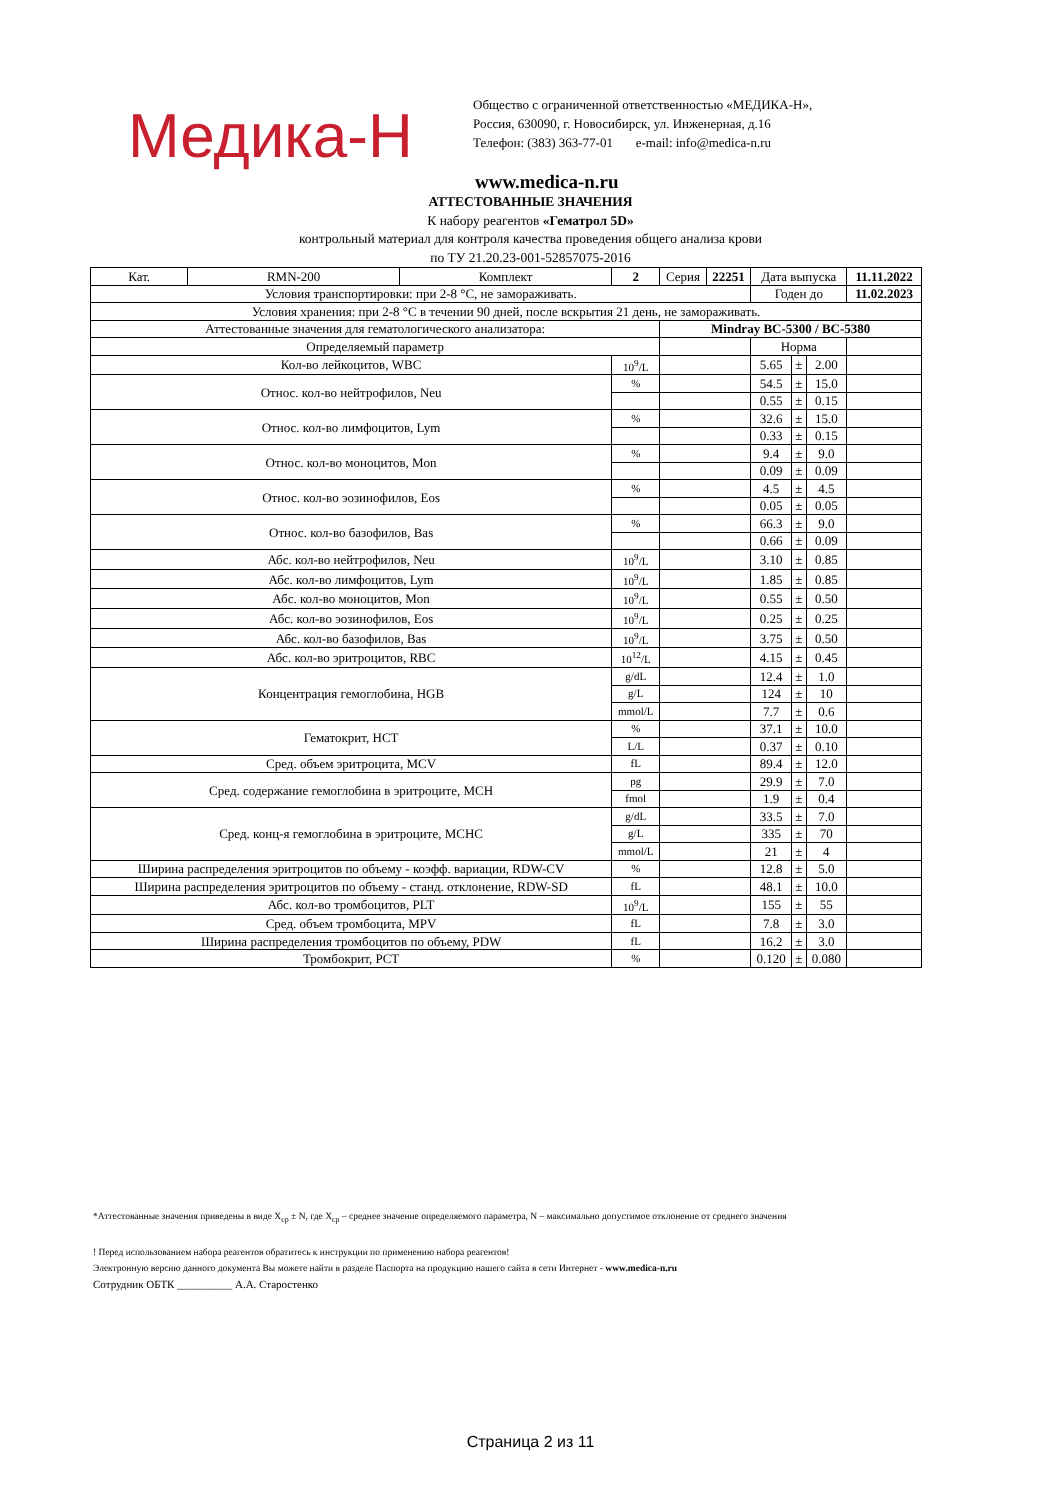Медика-Н
Общество с ограниченной ответственностью «МЕДИКА-Н»,
Россия, 630090, г. Новосибирск, ул. Инженерная, д.16
Телефон: (383) 363-77-01 e-mail: info@medica-n.ru
www.medica-n.ru
АТТЕСТОВАННЫЕ ЗНАЧЕНИЯ
К набору реагентов «Гематрол 5D»
контрольный материал для контроля качества проведения общего анализа крови
по ТУ 21.20.23-001-52857075-2016
| Кат. | RMN-200 | Комплект | 2 | Серия | 22251 | Дата выпуска | | | 11.11.2022 |
| Условия транспортировки: при 2-8 °C, не замораживать. | | | | | | Годен до | | | 11.02.2023 |
| Условия хранения: при 2-8 °C в течении 90 дней, после вскрытия 21 день, не замораживать. | | | | | | | | | |
| Аттестованные значения для гематологического анализатора: | | | | Mindray BC-5300 / BC-5380 | | | | | |
| Определяемый параметр | | | | | | Норма | | | |
| Кол-во лейкоцитов, WBC | | | 10<sup>9</sup>/L | | | 5.65 | ± | 2.00 | |
| Относ. кол-во нейтрофилов, Neu | | | % | | | 54.5 | ± | 15.0 | |
| | | | | | | 0.55 | ± | 0.15 | |
| Относ. кол-во лимфоцитов, Lym | | | % | | | 32.6 | ± | 15.0 | |
| | | | | | | 0.33 | ± | 0.15 | |
| Относ. кол-во моноцитов, Mon | | | % | | | 9.4 | ± | 9.0 | |
| | | | | | | 0.09 | ± | 0.09 | |
| Относ. кол-во эозинофилов, Eos | | | % | | | 4.5 | ± | 4.5 | |
| | | | | | | 0.05 | ± | 0.05 | |
| Относ. кол-во базофилов, Bas | | | % | | | 66.3 | ± | 9.0 | |
| | | | | | | 0.66 | ± | 0.09 | |
| Абс. кол-во нейтрофилов, Neu | | | 10<sup>9</sup>/L | | | 3.10 | ± | 0.85 | |
| Абс. кол-во лимфоцитов, Lym | | | 10<sup>9</sup>/L | | | 1.85 | ± | 0.85 | |
| Абс. кол-во моноцитов, Mon | | | 10<sup>9</sup>/L | | | 0.55 | ± | 0.50 | |
| Абс. кол-во эозинофилов, Eos | | | 10<sup>9</sup>/L | | | 0.25 | ± | 0.25 | |
| Абс. кол-во базофилов, Bas | | | 10<sup>9</sup>/L | | | 3.75 | ± | 0.50 | |
| Абс. кол-во эритроцитов, RBC | | | 10<sup>12</sup>/L | | | 4.15 | ± | 0.45 | |
| Концентрация гемоглобина, HGB | | | g/dL | | | 12.4 | ± | 1.0 | |
| | | | g/L | | | 124 | ± | 10 | |
| | | | mmol/L | | | 7.7 | ± | 0.6 | |
| Гематокрит, HCT | | | % | | | 37.1 | ± | 10.0 | |
| | | | L/L | | | 0.37 | ± | 0.10 | |
| Сред. объем эритроцита, MCV | | | fL | | | 89.4 | ± | 12.0 | |
| Сред. содержание гемоглобина в эритроците, MCH | | | pg | | | 29.9 | ± | 7.0 | |
| | | | fmol | | | 1.9 | ± | 0.4 | |
| Сред. конц-я гемоглобина в эритроците, MCHC | | | g/dL | | | 33.5 | ± | 7.0 | |
| | | | g/L | | | 335 | ± | 70 | |
| | | | mmol/L | | | 21 | ± | 4 | |
| Ширина распределения эритроцитов по объему - коэфф. вариации, RDW-CV | | | % | | | 12.8 | ± | 5.0 | |
| Ширина распределения эритроцитов по объему - станд. отклонение, RDW-SD | | | fL | | | 48.1 | ± | 10.0 | |
| Абс. кол-во тромбоцитов, PLT | | | 10<sup>9</sup>/L | | | 155 | ± | 55 | |
| Сред. объем тромбоцита, MPV | | | fL | | | 7.8 | ± | 3.0 | |
| Ширина распределения тромбоцитов по объему, PDW | | | fL | | | 16.2 | ± | 3.0 | |
| Тромбокрит, PCT | | | % | | | 0.120 | ± | 0.080 | |
*Аттестованные значения приведены в виде X<sub>ср</sub> ± N, где X<sub>ср</sub> – среднее значение определяемого параметра, N – максимально допустимое отклонение от среднего значения
! Перед использованием набора реагентов обратитесь к инструкции по применению набора реагентов!
Электронную версию данного документа Вы можете найти в разделе Паспорта на продукцию нашего сайта в сети Интернет - www.medica-n.ru
Сотрудник ОБТК __________ А.А. Старостенко
Страница 2 из 11